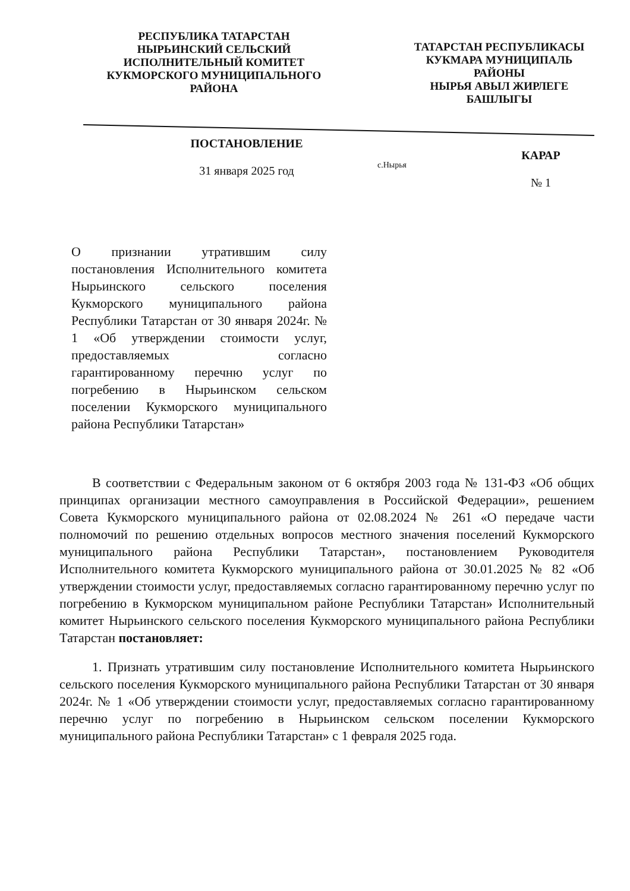РЕСПУБЛИКА ТАТАРСТАН
НЫРЬИНСКИЙ СЕЛЬСКИЙ
ИСПОЛНИТЕЛЬНЫЙ КОМИТЕТ
КУКМОРСКОГО МУНИЦИПАЛЬНОГО
РАЙОНА
ТАТАРСТАН РЕСПУБЛИКАСЫ
КУКМАРА МУНИЦИПАЛЬ
РАЙОНЫ
НЫРЬЯ АВЫЛ ЖИРЛЕГЕ
БАШЛЫГЫ
ПОСТАНОВЛЕНИЕ
31 января 2025 год
с.Нырья
КАРАР
№ 1
О признании утратившим силу постановления Исполнительного комитета Нырьинского сельского поселения Кукморского муниципального района Республики Татарстан от 30 января 2024г. № 1 «Об утверждении стоимости услуг, предоставляемых согласно гарантированному перечню услуг по погребению в Нырьинском сельском поселении Кукморского муниципального района Республики Татарстан»
В соответствии с Федеральным законом от 6 октября 2003 года № 131-ФЗ «Об общих принципах организации местного самоуправления в Российской Федерации», решением Совета Кукморского муниципального района от 02.08.2024 № 261 «О передаче части полномочий по решению отдельных вопросов местного значения поселений Кукморского муниципального района Республики Татарстан», постановлением Руководителя Исполнительного комитета Кукморского муниципального района от 30.01.2025 № 82 «Об утверждении стоимости услуг, предоставляемых согласно гарантированному перечню услуг по погребению в Кукморском муниципальном районе Республики Татарстан» Исполнительный комитет Нырьинского сельского поселения Кукморского муниципального района Республики Татарстан постановляет:
1. Признать утратившим силу постановление Исполнительного комитета Нырьинского сельского поселения Кукморского муниципального района Республики Татарстан от 30 января 2024г. № 1 «Об утверждении стоимости услуг, предоставляемых согласно гарантированному перечню услуг по погребению в Нырьинском сельском поселении Кукморского муниципального района Республики Татарстан» с 1 февраля 2025 года.